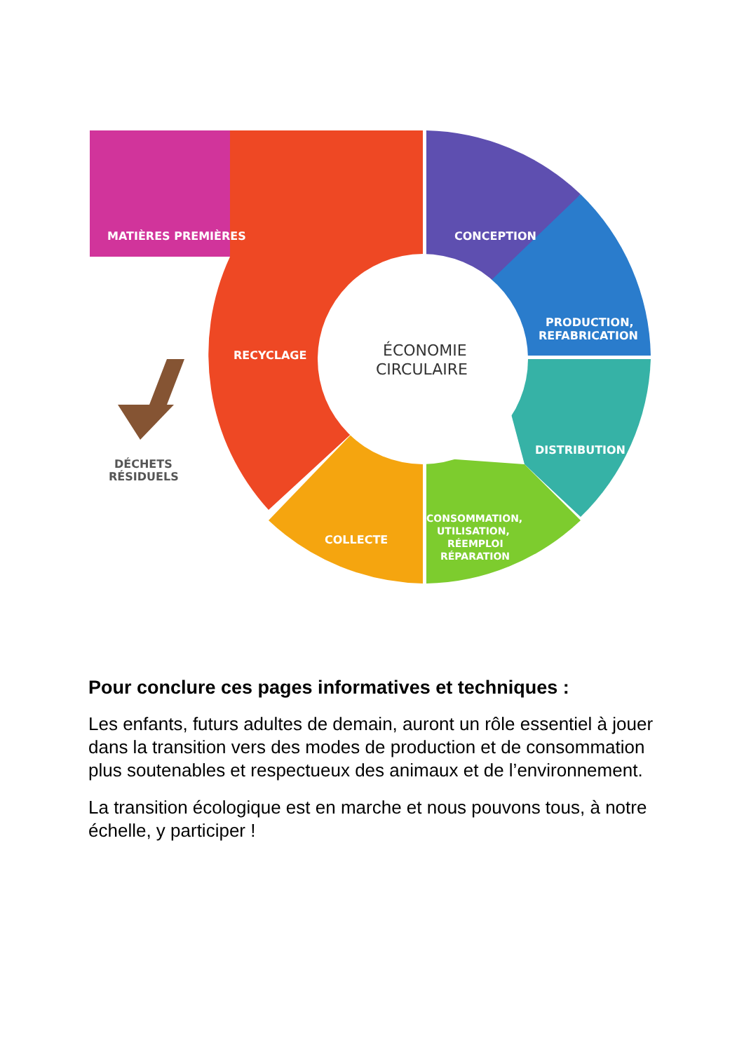MATIÈRES PREMIÈRES
CONCEPTION
PRODUCTION,
REFABRICATION
DISTRIBUTION
CONSOMMATION,
UTILISATION,
RÉEMPLOI
RÉPARATION
COLLECTE
RECYCLAGE
ÉCONOMIE
CIRCULAIRE
DÉCHETS
RÉSIDUELS
Pour conclure ces pages informatives et techniques :
Les enfants, futurs adultes de demain, auront un rôle essentiel à jouer dans la transition vers des modes de production et de consommation plus soutenables et respectueux des animaux et de l’environnement.
La transition écologique est en marche et nous pouvons tous, à notre échelle, y participer !